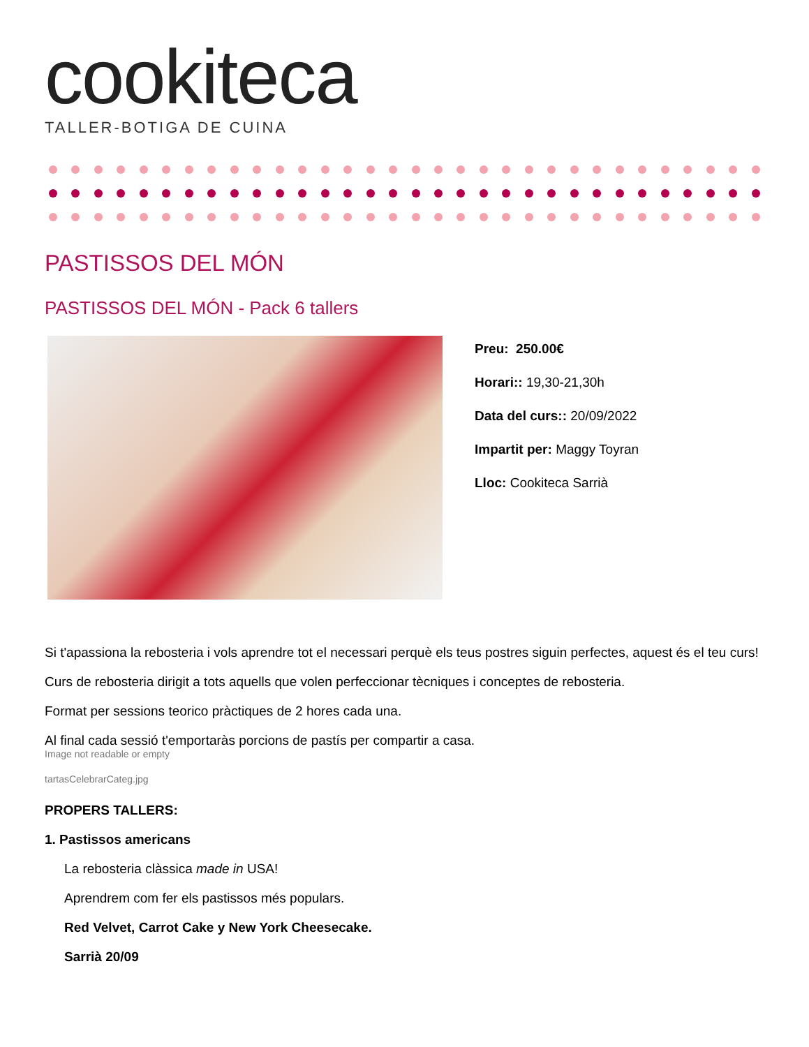cookiteca
TALLER-BOTIGA DE CUINA
PASTISSOS DEL MÓN
PASTISSOS DEL MÓN - Pack 6 tallers
Preu: 250.00€
Horari:: 19,30-21,30h
Data del curs:: 20/09/2022
Impartit per: Maggy Toyran
Lloc: Cookiteca Sarrià
Si t'apassiona la rebosteria i vols aprendre tot el necessari perquè els teus postres siguin perfectes, aquest és el teu curs!
Curs de rebosteria dirigit a tots aquells que volen perfeccionar tècniques i conceptes de rebosteria.
Format per sessions teorico pràctiques de 2 hores cada una.
Al final cada sessió t'emportaràs porcions de pastís per compartir a casa.
Image not readable or empty
tartasCelebrarCateg.jpg
PROPERS TALLERS:
1. Pastissos americans
La rebosteria clàssica made in USA!
Aprendrem com fer els pastissos més populars.
Red Velvet, Carrot Cake y New York Cheesecake.
Sarrià 20/09